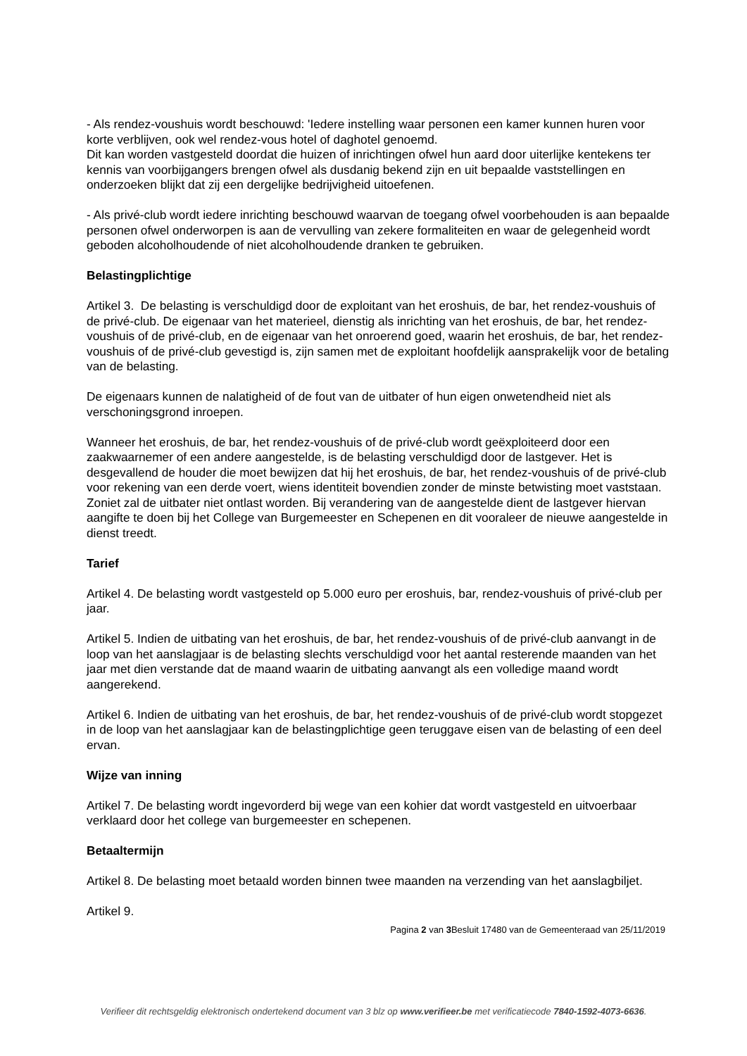- Als rendez-voushuis wordt beschouwd: 'Iedere instelling waar personen een kamer kunnen huren voor korte verblijven, ook wel rendez-vous hotel of daghotel genoemd.
Dit kan worden vastgesteld doordat die huizen of inrichtingen ofwel hun aard door uiterlijke kentekens ter kennis van voorbijgangers brengen ofwel als dusdanig bekend zijn en uit bepaalde vaststellingen en onderzoeken blijkt dat zij een dergelijke bedrijvigheid uitoefenen.
- Als privé-club wordt iedere inrichting beschouwd waarvan de toegang ofwel voorbehouden is aan bepaalde personen ofwel onderworpen is aan de vervulling van zekere formaliteiten en waar de gelegenheid wordt geboden alcoholhoudende of niet alcoholhoudende dranken te gebruiken.
Belastingplichtige
Artikel 3. De belasting is verschuldigd door de exploitant van het eroshuis, de bar, het rendez-voushuis of de privé-club. De eigenaar van het materieel, dienstig als inrichting van het eroshuis, de bar, het rendez-voushuis of de privé-club, en de eigenaar van het onroerend goed, waarin het eroshuis, de bar, het rendez-voushuis of de privé-club gevestigd is, zijn samen met de exploitant hoofdelijk aansprakelijk voor de betaling van de belasting.
De eigenaars kunnen de nalatigheid of de fout van de uitbater of hun eigen onwetendheid niet als verschoningsgrond inroepen.
Wanneer het eroshuis, de bar, het rendez-voushuis of de privé-club wordt geëxploiteerd door een zaakwaarnemer of een andere aangestelde, is de belasting verschuldigd door de lastgever. Het is desgevallend de houder die moet bewijzen dat hij het eroshuis, de bar, het rendez-voushuis of de privé-club voor rekening van een derde voert, wiens identiteit bovendien zonder de minste betwisting moet vaststaan. Zoniet zal de uitbater niet ontlast worden. Bij verandering van de aangestelde dient de lastgever hiervan aangifte te doen bij het College van Burgemeester en Schepenen en dit vooraleer de nieuwe aangestelde in dienst treedt.
Tarief
Artikel 4. De belasting wordt vastgesteld op 5.000 euro per eroshuis, bar, rendez-voushuis of privé-club per jaar.
Artikel 5. Indien de uitbating van het eroshuis, de bar, het rendez-voushuis of de privé-club aanvangt in de loop van het aanslagjaar is de belasting slechts verschuldigd voor het aantal resterende maanden van het jaar met dien verstande dat de maand waarin de uitbating aanvangt als een volledige maand wordt aangerekend.
Artikel 6. Indien de uitbating van het eroshuis, de bar, het rendez-voushuis of de privé-club wordt stopgezet in de loop van het aanslagjaar kan de belastingplichtige geen teruggave eisen van de belasting of een deel ervan.
Wijze van inning
Artikel 7. De belasting wordt ingevorderd bij wege van een kohier dat wordt vastgesteld en uitvoerbaar verklaard door het college van burgemeester en schepenen.
Betaaltermijn
Artikel 8. De belasting moet betaald worden binnen twee maanden na verzending van het aanslagbiljet.
Artikel 9.
Pagina 2 van 3 Besluit 17480 van de Gemeenteraad van 25/11/2019
Verifieer dit rechtsgeldig elektronisch ondertekend document van 3 blz op www.verifieer.be met verificatiecode 7840-1592-4073-6636.